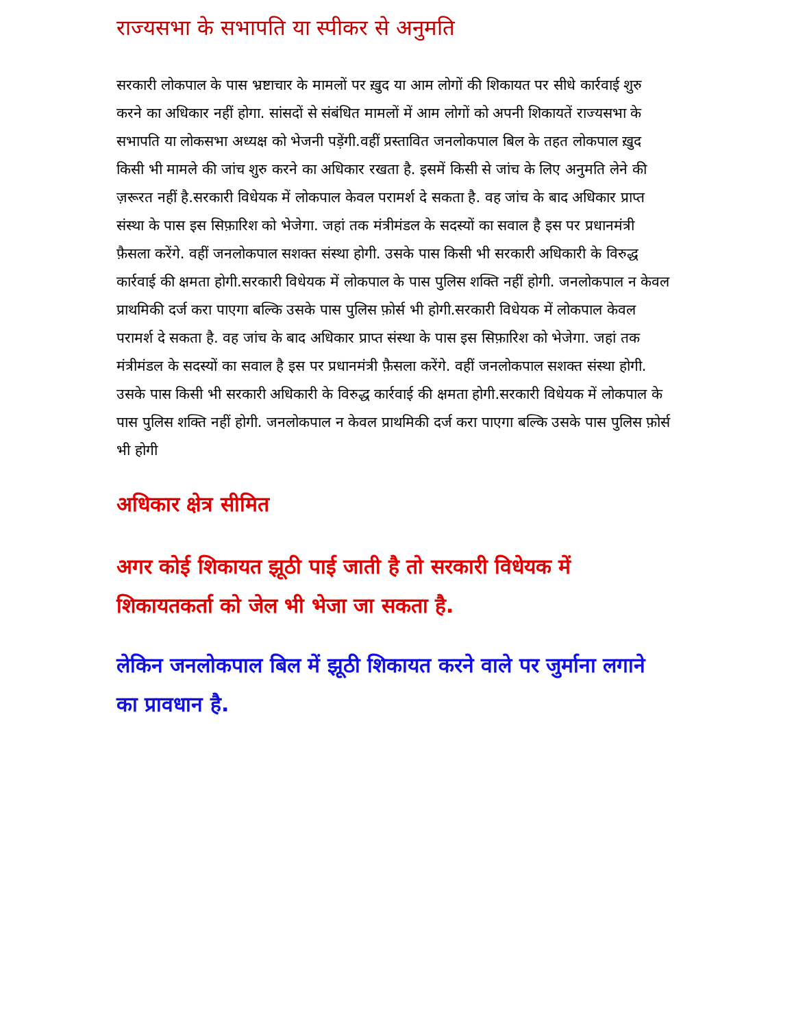राज्यसभा के सभापति या स्पीकर से अनुमति
सरकारी लोकपाल के पास भ्रष्टाचार के मामलों पर ख़ुद या आम लोगों की शिकायत पर सीधे कार्रवाई शुरु करने का अधिकार नहीं होगा. सांसदों से संबंधित मामलों में आम लोगों को अपनी शिकायतें राज्यसभा के सभापति या लोकसभा अध्यक्ष को भेजनी पड़ेंगी.वहीं प्रस्तावित जनलोकपाल बिल के तहत लोकपाल ख़ुद किसी भी मामले की जांच शुरु करने का अधिकार रखता है. इसमें किसी से जांच के लिए अनुमति लेने की ज़रूरत नहीं है.सरकारी विधेयक में लोकपाल केवल परामर्श दे सकता है. वह जांच के बाद अधिकार प्राप्त संस्था के पास इस सिफ़ारिश को भेजेगा. जहां तक मंत्रीमंडल के सदस्यों का सवाल है इस पर प्रधानमंत्री फ़ैसला करेंगे. वहीं जनलोकपाल सशक्त संस्था होगी. उसके पास किसी भी सरकारी अधिकारी के विरुद्ध कार्रवाई की क्षमता होगी.सरकारी विधेयक में लोकपाल के पास पुलिस शक्ति नहीं होगी. जनलोकपाल न केवल प्राथमिकी दर्ज करा पाएगा बल्कि उसके पास पुलिस फ़ोर्स भी होगी.सरकारी विधेयक में लोकपाल केवल परामर्श दे सकता है. वह जांच के बाद अधिकार प्राप्त संस्था के पास इस सिफ़ारिश को भेजेगा. जहां तक मंत्रीमंडल के सदस्यों का सवाल है इस पर प्रधानमंत्री फ़ैसला करेंगे. वहीं जनलोकपाल सशक्त संस्था होगी. उसके पास किसी भी सरकारी अधिकारी के विरुद्ध कार्रवाई की क्षमता होगी.सरकारी विधेयक में लोकपाल के पास पुलिस शक्ति नहीं होगी. जनलोकपाल न केवल प्राथमिकी दर्ज करा पाएगा बल्कि उसके पास पुलिस फ़ोर्स भी होगी
अधिकार क्षेत्र सीमित
अगर कोई शिकायत झूठी पाई जाती है तो सरकारी विधेयक में शिकायतकर्ता को जेल भी भेजा जा सकता है.
लेकिन जनलोकपाल बिल में झूठी शिकायत करने वाले पर जुर्माना लगाने का प्रावधान है.